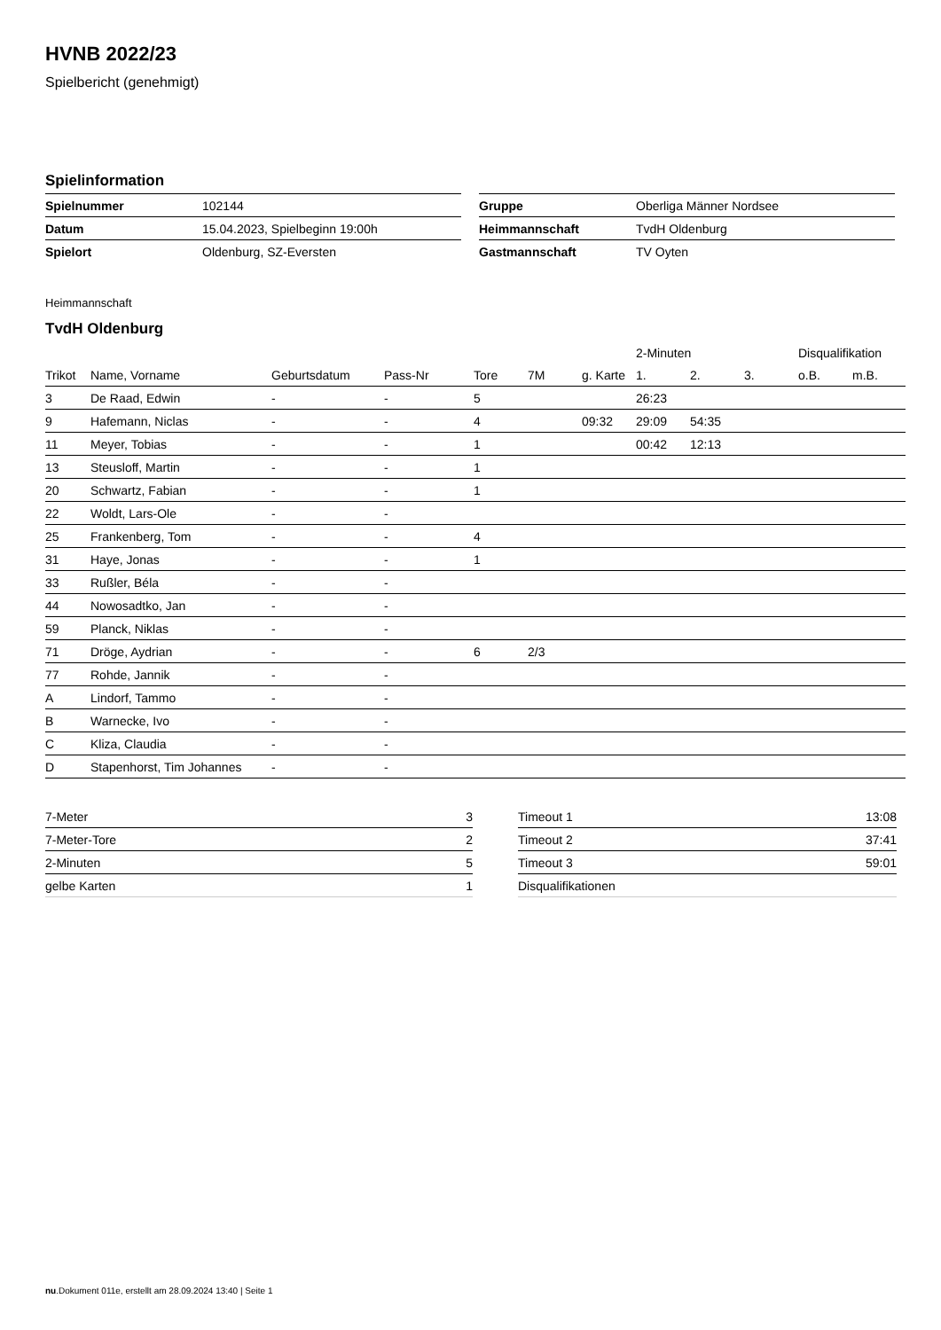HVNB 2022/23
Spielbericht (genehmigt)
Spielinformation
| Spielnummer | 102144 |
| Datum | 15.04.2023, Spielbeginn 19:00h |
| Spielort | Oldenburg, SZ-Eversten |
| Gruppe | Oberliga Männer Nordsee |
| Heimmannschaft | TvdH Oldenburg |
| Gastmannschaft | TV Oyten |
Heimmannschaft
TvdH Oldenburg
| | | | | | | | 2-Minuten | | | Disqualifikation | |
| --- | --- | --- | --- | --- | --- | --- | --- | --- | --- | --- | --- |
| Trikot | Name, Vorname | Geburtsdatum | Pass-Nr | Tore | 7M | g. Karte | 1. | 2. | 3. | o.B. | m.B. |
| 3 | De Raad, Edwin | - | - | 5 | | | 26:23 | | | | |
| 9 | Hafemann, Niclas | - | - | 4 | | 09:32 | 29:09 | 54:35 | | | |
| 11 | Meyer, Tobias | - | - | 1 | | | 00:42 | 12:13 | | | |
| 13 | Steusloff, Martin | - | - | 1 | | | | | | | |
| 20 | Schwartz, Fabian | - | - | 1 | | | | | | | |
| 22 | Woldt, Lars-Ole | - | - | | | | | | | | |
| 25 | Frankenberg, Tom | - | - | 4 | | | | | | | |
| 31 | Haye, Jonas | - | - | 1 | | | | | | | |
| 33 | Rußler, Béla | - | - | | | | | | | | |
| 44 | Nowosadtko, Jan | - | - | | | | | | | | |
| 59 | Planck, Niklas | - | - | | | | | | | | |
| 71 | Dröge, Aydrian | - | - | 6 | 2/3 | | | | | | |
| 77 | Rohde, Jannik | - | - | | | | | | | | |
| A | Lindorf, Tammo | - | - | | | | | | | | |
| B | Warnecke, Ivo | - | - | | | | | | | | |
| C | Kliza, Claudia | - | - | | | | | | | | |
| D | Stapenhorst, Tim Johannes | - | - | | | | | | | | |
| 7-Meter | 3 |
| 7-Meter-Tore | 2 |
| 2-Minuten | 5 |
| gelbe Karten | 1 |
| Timeout 1 | 13:08 |
| Timeout 2 | 37:41 |
| Timeout 3 | 59:01 |
| Disqualifikationen | |
nu.Dokument 011e, erstellt am 28.09.2024 13:40 | Seite 1